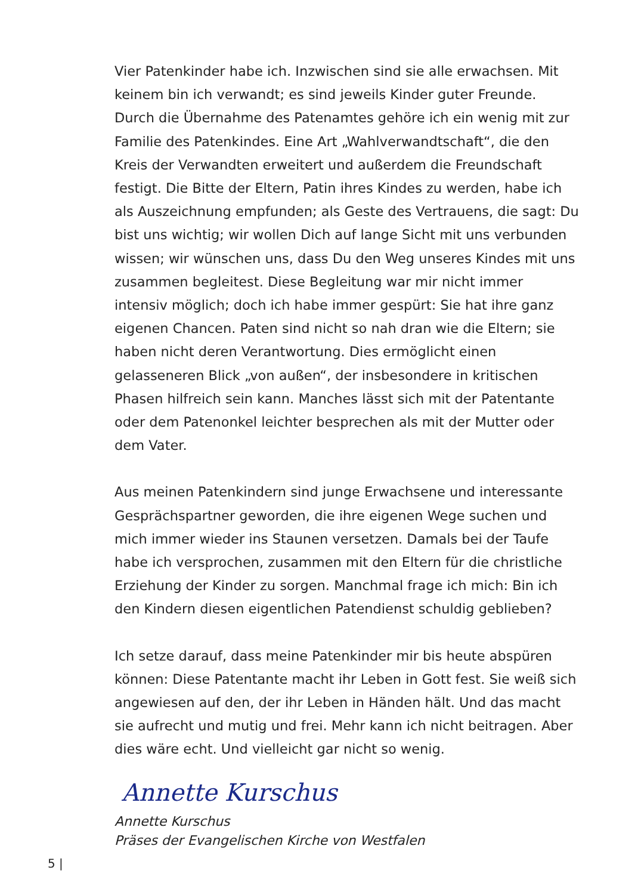Vier Patenkinder habe ich. Inzwischen sind sie alle erwachsen. Mit keinem bin ich verwandt; es sind jeweils Kinder guter Freunde. Durch die Übernahme des Patenamtes gehöre ich ein wenig mit zur Familie des Patenkindes. Eine Art „Wahlverwandtschaft“, die den Kreis der Verwandten erweitert und außerdem die Freundschaft festigt. Die Bitte der Eltern, Patin ihres Kindes zu werden, habe ich als Auszeich­nung empfunden; als Geste des Vertrauens, die sagt: Du bist uns wichtig; wir wollen Dich auf lange Sicht mit uns verbunden wissen; wir wünschen uns, dass Du den Weg unseres Kindes mit uns zusam­men begleitest. Diese Begleitung war mir nicht immer intensiv mög­lich; doch ich habe immer gespürt: Sie hat ihre ganz eigenen Chancen. Paten sind nicht so nah dran wie die Eltern; sie haben nicht deren Verantwortung. Dies ermöglicht einen gelasseneren Blick „von außen“, der insbesondere in kritischen Phasen hilfreich sein kann. Manches lässt sich mit der Patentante oder dem Patenonkel leichter besprechen als mit der Mutter oder dem Vater.
Aus meinen Patenkindern sind junge Erwachsene und interessante Gesprächspartner geworden, die ihre eigenen Wege suchen und mich immer wieder ins Staunen versetzen. Damals bei der Taufe habe ich versprochen, zusammen mit den Eltern für die christliche Erziehung der Kinder zu sorgen. Manchmal frage ich mich: Bin ich den Kindern diesen eigentlichen Patendienst schuldig geblieben?
Ich setze darauf, dass meine Patenkinder mir bis heute abspüren können: Diese Patentante macht ihr Leben in Gott fest. Sie weiß sich angewiesen auf den, der ihr Leben in Händen hält. Und das macht sie aufrecht und mutig und frei. Mehr kann ich nicht beitragen. Aber dies wäre echt. Und vielleicht gar nicht so wenig.
Annette Kurschus
Annette Kurschus
Präses der Evangelischen Kirche von Westfalen
5 |